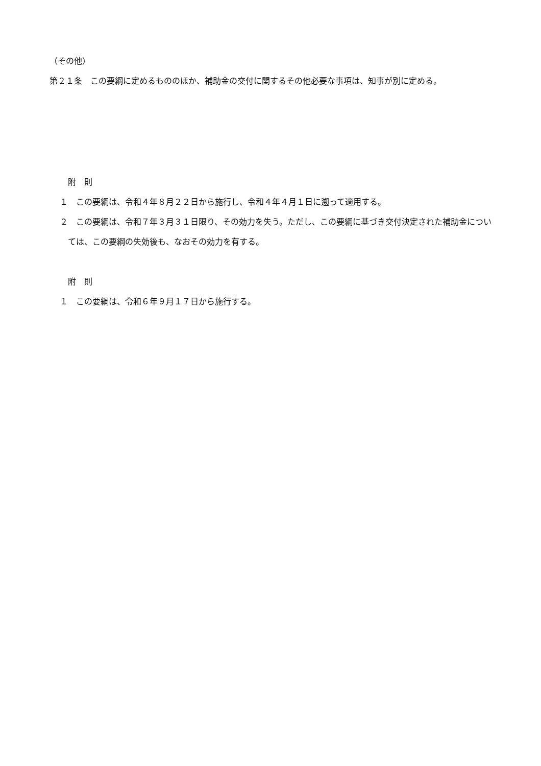（その他）
第２１条　この要綱に定めるもののほか、補助金の交付に関するその他必要な事項は、知事が別に定める。
附　則
１　この要綱は、令和４年８月２２日から施行し、令和４年４月１日に遡って適用する。
２　この要綱は、令和７年３月３１日限り、その効力を失う。ただし、この要綱に基づき交付決定された補助金については、この要綱の失効後も、なおその効力を有する。
附　則
１　この要綱は、令和６年９月１７日から施行する。